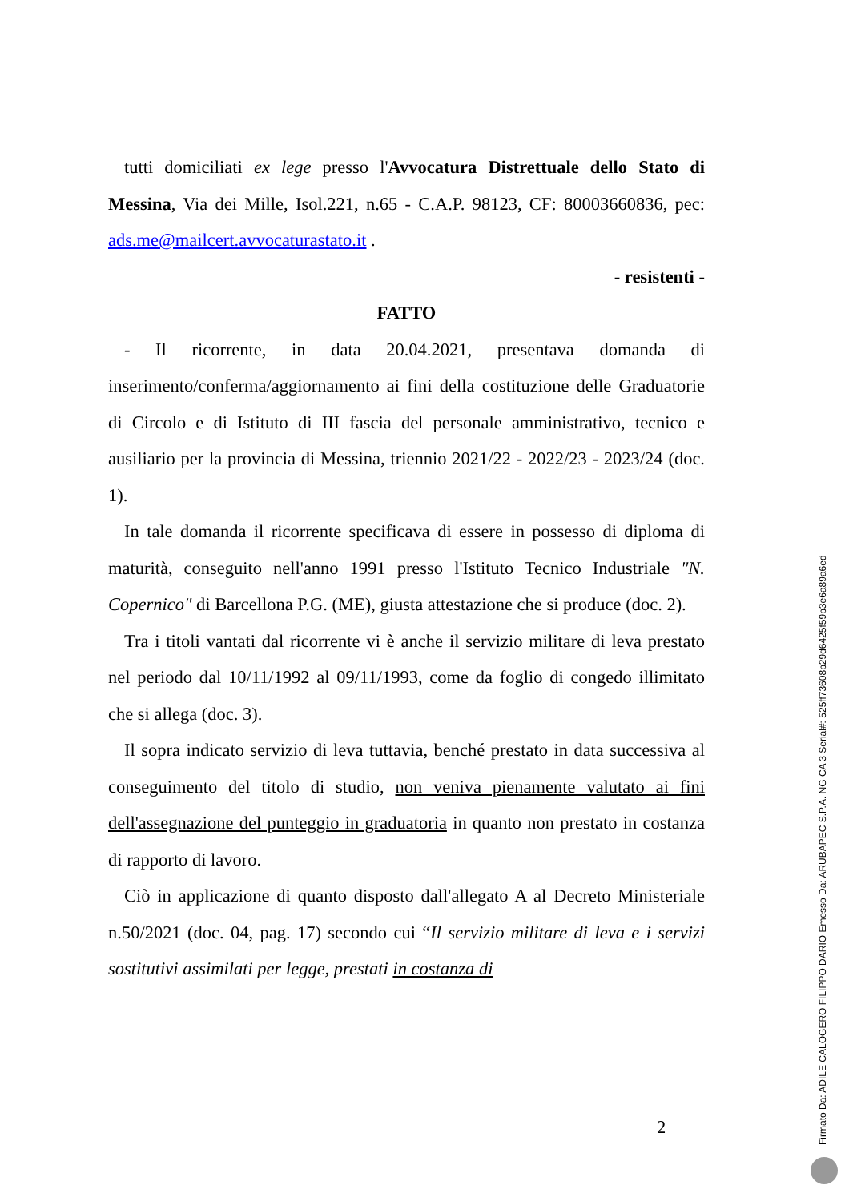tutti domiciliati ex lege presso l'Avvocatura Distrettuale dello Stato di Messina, Via dei Mille, Isol.221, n.65 - C.A.P. 98123, CF: 80003660836, pec: ads.me@mailcert.avvocaturastato.it .
- resistenti -
FATTO
- Il ricorrente, in data 20.04.2021, presentava domanda di inserimento/conferma/aggiornamento ai fini della costituzione delle Graduatorie di Circolo e di Istituto di III fascia del personale amministrativo, tecnico e ausiliario per la provincia di Messina, triennio 2021/22 - 2022/23 - 2023/24 (doc. 1).
In tale domanda il ricorrente specificava di essere in possesso di diploma di maturità, conseguito nell'anno 1991 presso l'Istituto Tecnico Industriale "N. Copernico" di Barcellona P.G. (ME), giusta attestazione che si produce (doc. 2).
Tra i titoli vantati dal ricorrente vi è anche il servizio militare di leva prestato nel periodo dal 10/11/1992 al 09/11/1993, come da foglio di congedo illimitato che si allega (doc. 3).
Il sopra indicato servizio di leva tuttavia, benché prestato in data successiva al conseguimento del titolo di studio, non veniva pienamente valutato ai fini dell'assegnazione del punteggio in graduatoria in quanto non prestato in costanza di rapporto di lavoro.
Ciò in applicazione di quanto disposto dall'allegato A al Decreto Ministeriale n.50/2021 (doc. 04, pag. 17) secondo cui “Il servizio militare di leva e i servizi sostitutivi assimilati per legge, prestati in costanza di
2
Firmato Da: ADILE CALOGERO FILIPPO DARIO Emesso Da: ARUBAPEC S.P.A. NG CA 3 Serial#: 525ff73608b29d6425f59b3e6a89a6ed